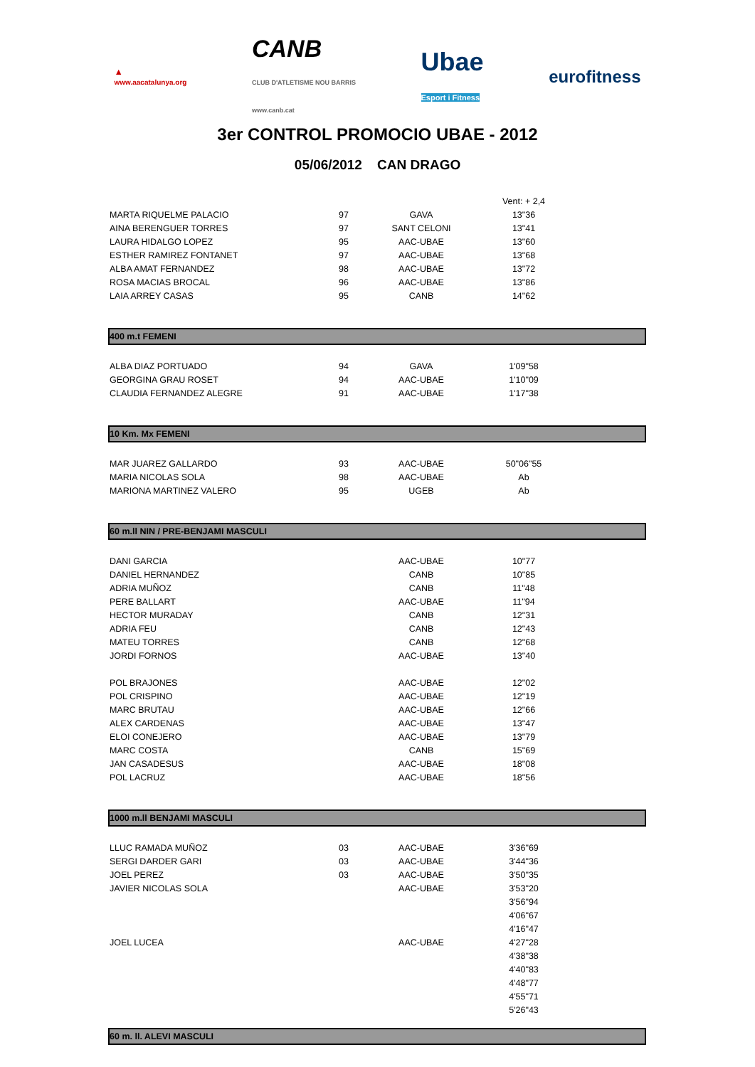▲
www.aacatalunya.org
CANB
CLUB D'ATLETISME NOU BARRIS
www.canb.cat
Ubae
Esport i Fitness
eurofitness
3er CONTROL PROMOCIO UBAE - 2012
05/06/2012 CAN DRAGO
| | | | Vent: + 2,4 | |
| MARTA RIQUELME PALACIO | 97 | GAVA | 13"36 | |
| AINA BERENGUER TORRES | 97 | SANT CELONI | 13"41 | |
| LAURA HIDALGO LOPEZ | 95 | AAC-UBAE | 13"60 | |
| ESTHER RAMIREZ FONTANET | 97 | AAC-UBAE | 13"68 | |
| ALBA AMAT FERNANDEZ | 98 | AAC-UBAE | 13"72 | |
| ROSA MACIAS BROCAL | 96 | AAC-UBAE | 13"86 | |
| LAIA ARREY CASAS | 95 | CANB | 14"62 | |
400 m.t FEMENI
| ALBA DIAZ PORTUADO | 94 | GAVA | 1'09"58 | |
| GEORGINA GRAU ROSET | 94 | AAC-UBAE | 1'10"09 | |
| CLAUDIA FERNANDEZ ALEGRE | 91 | AAC-UBAE | 1'17"38 | |
10 Km. Mx FEMENI
| MAR JUAREZ GALLARDO | 93 | AAC-UBAE | 50"06"55 | |
| MARIA NICOLAS SOLA | 98 | AAC-UBAE | Ab | |
| MARIONA MARTINEZ VALERO | 95 | UGEB | Ab | |
60 m.ll NIN / PRE-BENJAMI MASCULI
| DANI GARCIA | | AAC-UBAE | 10"77 | |
| DANIEL HERNANDEZ | | CANB | 10"85 | |
| ADRIA MUÑOZ | | CANB | 11"48 | |
| PERE BALLART | | AAC-UBAE | 11"94 | |
| HECTOR MURADAY | | CANB | 12"31 | |
| ADRIA FEU | | CANB | 12"43 | |
| MATEU TORRES | | CANB | 12"68 | |
| JORDI FORNOS | | AAC-UBAE | 13"40 | |
| POL BRAJONES | | AAC-UBAE | 12"02 | |
| POL CRISPINO | | AAC-UBAE | 12"19 | |
| MARC BRUTAU | | AAC-UBAE | 12"66 | |
| ALEX CARDENAS | | AAC-UBAE | 13"47 | |
| ELOI CONEJERO | | AAC-UBAE | 13"79 | |
| MARC COSTA | | CANB | 15"69 | |
| JAN CASADESUS | | AAC-UBAE | 18"08 | |
| POL LACRUZ | | AAC-UBAE | 18"56 | |
1000 m.ll BENJAMI MASCULI
| LLUC RAMADA MUÑOZ | 03 | AAC-UBAE | 3'36"69 | |
| SERGI DARDER GARI | 03 | AAC-UBAE | 3'44"36 | |
| JOEL PEREZ | 03 | AAC-UBAE | 3'50"35 | |
| JAVIER NICOLAS SOLA | | AAC-UBAE | 3'53"20 | |
| | | | 3'56"94 | |
| | | | 4'06"67 | |
| | | | 4'16"47 | |
| JOEL LUCEA | | AAC-UBAE | 4'27"28 | |
| | | | 4'38"38 | |
| | | | 4'40"83 | |
| | | | 4'48"77 | |
| | | | 4'55"71 | |
| | | | 5'26"43 | |
60 m. ll. ALEVI MASCULI